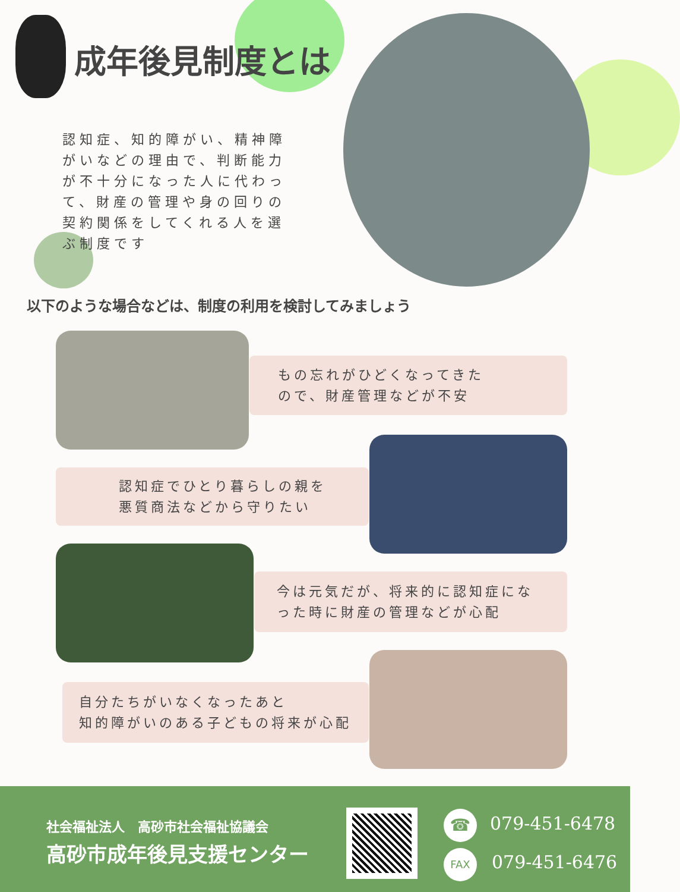成年後見制度とは
認知症、知的障がい、精神障がいなどの理由で、判断能力が不十分になった人に代わって、財産の管理や身の回りの契約関係をしてくれる人を選ぶ制度です
以下のような場合などは、制度の利用を検討してみましょう
もの忘れがひどくなってきた
ので、財産管理などが不安
認知症でひとり暮らしの親を
悪質商法などから守りたい
今は元気だが、将来的に認知症にな
った時に財産の管理などが心配
自分たちがいなくなったあと
知的障がいのある子どもの将来が心配
社会福祉法人　高砂市社会福祉協議会
高砂市成年後見支援センター
☎ 079-451-6478
FAX 079-451-6476